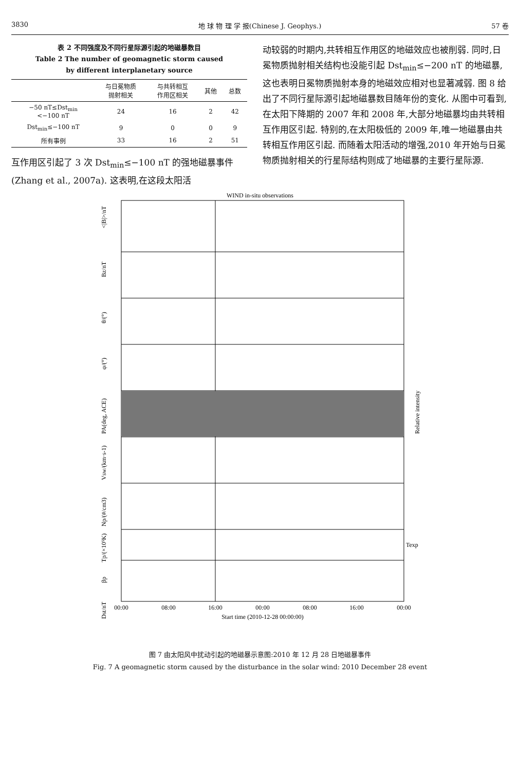3830 地 球 物 理 学 报(Chinese J. Geophys.) 57 卷
表 2 不同强度及不同行星际源引起的地磁暴数目
Table 2 The number of geomagnetic storm caused
by different interplanetary source
| | 与日冕物质 抛射相关 | 与共转相互 作用区相关 | 其他 | 总数 |
| --- | --- | --- | --- | --- |
| −50 nT≤Dst<sub>min</sub> <−100 nT | 24 | 16 | 2 | 42 |
| Dst<sub>min</sub>≤−100 nT | 9 | 0 | 0 | 9 |
| 所有事例 | 33 | 16 | 2 | 51 |
互作用区引起了 3 次 Dst<sub>min</sub>≤−100 nT 的强地磁暴事件(Zhang et al., 2007a). 这表明,在这段太阳活
动较弱的时期内,共转相互作用区的地磁效应也被削弱. 同时,日冕物质抛射相关结构也没能引起 Dst<sub>min</sub>≤−200 nT 的地磁暴,这也表明日冕物质抛射本身的地磁效应相对也显著减弱. 图 8 给出了不同行星际源引起地磁暴数目随年份的变化. 从图中可看到,在太阳下降期的 2007 年和 2008 年,大部分地磁暴均由共转相互作用区引起. 特别的,在太阳极低的 2009 年,唯一地磁暴由共转相互作用区引起. 而随着太阳活动的增强,2010 年开始与日冕物质抛射相关的行星际结构则成了地磁暴的主要行星际源.
WIND in-situ observations
<|B|>/nT
Bz/nT
θ/(°)
φ/(°)
PA(deg, ACE)
Relative intensity
Vsw/(km·s-1)
Np/(#/cm3)
Tp/(×10⁵K)
βp
Dst/nT
Texp
00:00
08:00
16:00
00:00
08:00
16:00
00:00
Start time (2010-12-28 00:00:00)
图 7 由太阳风中扰动引起的地磁暴示意图:2010 年 12 月 28 日地磁暴事件
Fig. 7 A geomagnetic storm caused by the disturbance in the solar wind: 2010 December 28 event